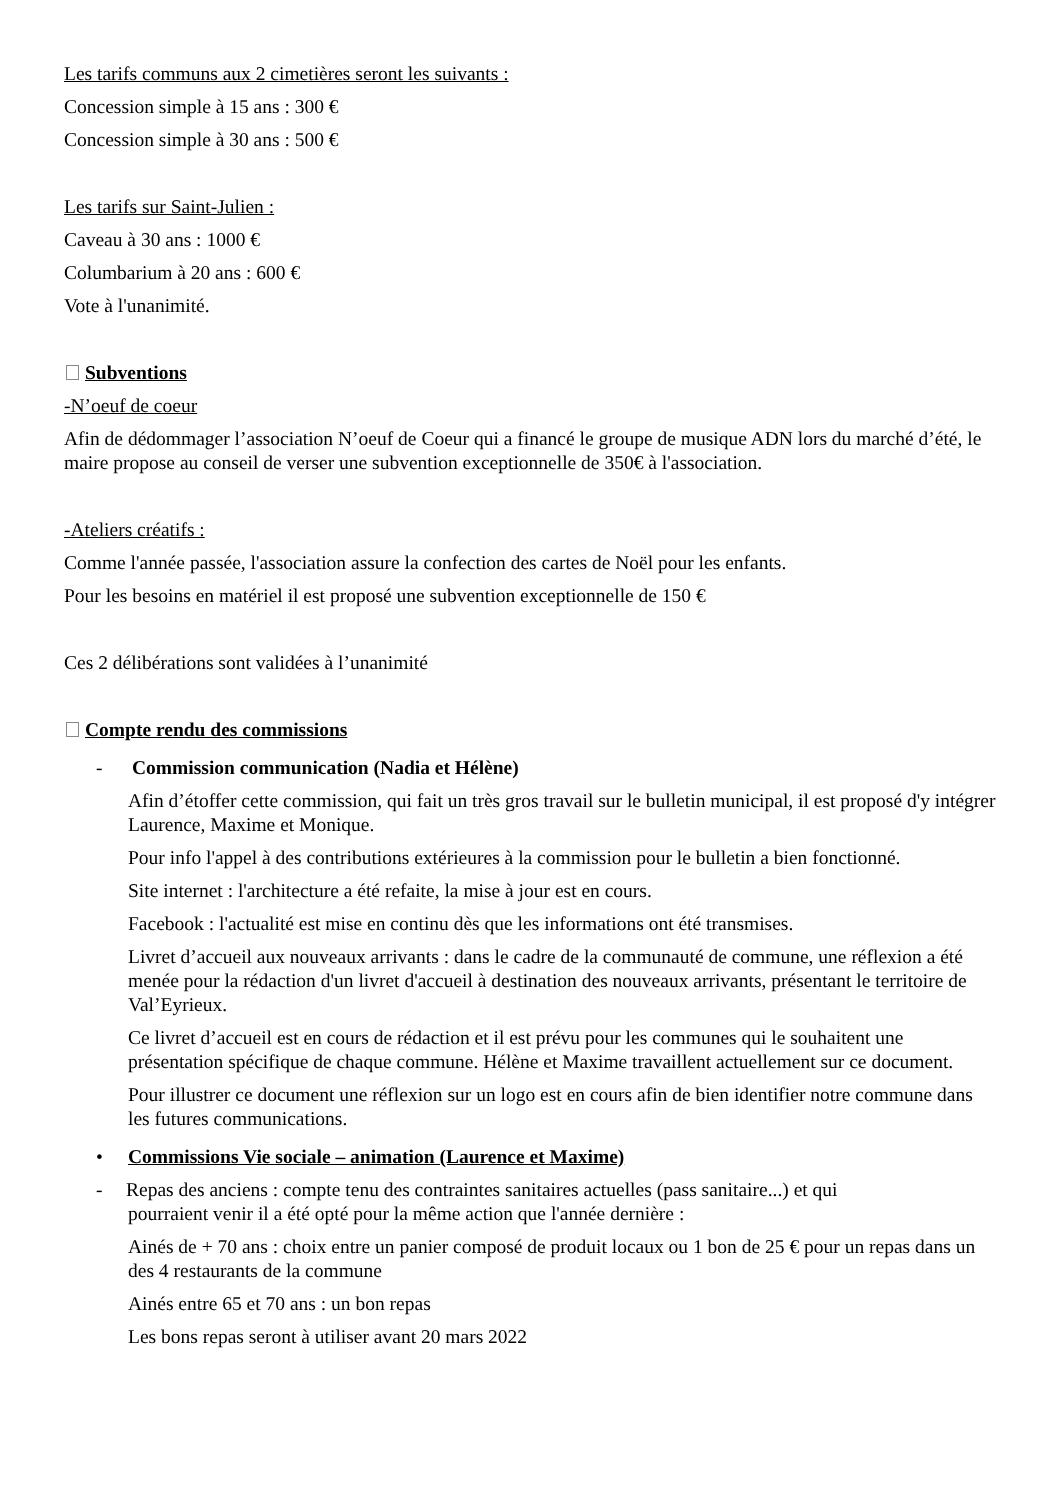Les tarifs communs aux 2 cimetières seront les suivants :
Concession simple à 15 ans : 300 €
Concession simple à 30 ans : 500 €
Les tarifs sur Saint-Julien :
Caveau à 30 ans : 1000 €
Columbarium à 20 ans : 600 €
Vote à l'unanimité.
Subventions
-N’oeuf de coeur
Afin de dédommager l’association N’oeuf de Coeur qui a financé le groupe de musique ADN lors du marché d’été, le maire propose au conseil de verser une subvention exceptionnelle de 350€ à l'association.
-Ateliers créatifs :
Comme l'année passée, l'association assure la confection des cartes de Noël pour les enfants.
Pour les besoins en matériel il est proposé une subvention exceptionnelle de 150 €
Ces 2 délibérations sont validées à l’unanimité
Compte rendu des commissions
- Commission communication (Nadia et Hélène)
Afin d’étoffer cette commission, qui fait un très gros travail sur le bulletin municipal, il est proposé d'y intégrer Laurence, Maxime et Monique.
Pour info l'appel à des contributions extérieures à la commission pour le bulletin a bien fonctionné.
Site internet : l'architecture a été refaite, la mise à jour est en cours.
Facebook : l'actualité est mise en continu dès que les informations ont été transmises.
Livret d’accueil aux nouveaux arrivants : dans le cadre de la communauté de commune, une réflexion a été menée pour la rédaction d'un livret d'accueil à destination des nouveaux arrivants, présentant le territoire de Val’Eyrieux.
Ce livret d’accueil est en cours de rédaction et il est prévu pour les communes qui le souhaitent une présentation spécifique de chaque commune. Hélène et Maxime travaillent actuellement sur ce document.
Pour illustrer ce document une réflexion sur un logo est en cours afin de bien identifier notre commune dans les futures communications.
• Commissions Vie sociale – animation (Laurence et Maxime)
- Repas des anciens : compte tenu des contraintes sanitaires actuelles (pass sanitaire...) et qui
pourraient venir il a été opté pour la même action que l'année dernière :
Ainés de + 70 ans : choix entre un panier composé de produit locaux ou 1 bon de 25 € pour un repas dans un des 4 restaurants de la commune
Ainés entre 65 et 70 ans : un bon repas
Les bons repas seront à utiliser avant 20 mars 2022